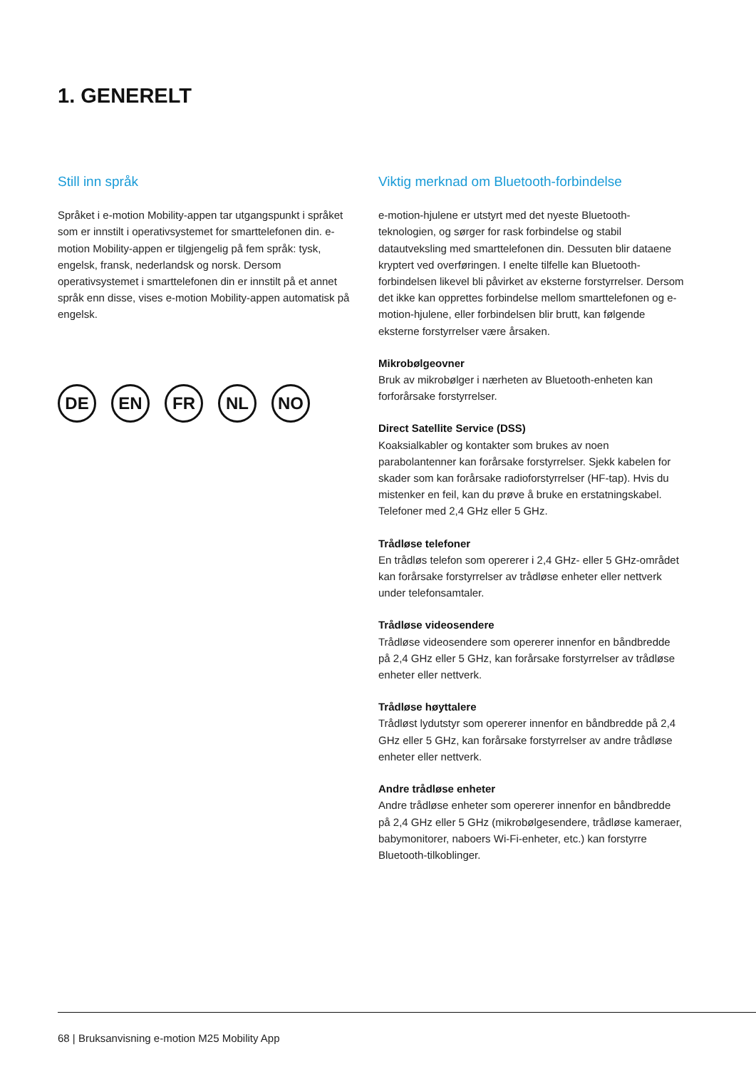1. GENERELT
Still inn språk
Språket i e-motion Mobility-appen tar utgangspunkt i språket som er innstilt i operativsystemet for smarttelefonen din. e-motion Mobility-appen er tilgjengelig på fem språk: tysk, engelsk, fransk, nederlandsk og norsk. Dersom operativsystemet i smarttelefonen din er innstilt på et annet språk enn disse, vises e-motion Mobility-appen automatisk på engelsk.
DE EN FR NL NO
Viktig merknad om Bluetooth-forbindelse
e-motion-hjulene er utstyrt med det nyeste Bluetooth-teknologien, og sørger for rask forbindelse og stabil datautveksling med smarttelefonen din. Dessuten blir dataene kryptert ved overføringen. I enelte tilfelle kan Bluetooth-forbindelsen likevel bli påvirket av eksterne forstyrrelser. Dersom det ikke kan opprettes forbindelse mellom smarttelefonen og e-motion-hjulene, eller forbindelsen blir brutt, kan følgende eksterne forstyrrelser være årsaken.
Mikrobølgeovner
Bruk av mikrobølger i nærheten av Bluetooth-enheten kan forforårsake forstyrrelser.
Direct Satellite Service (DSS)
Koaksialkabler og kontakter som brukes av noen parabolantenner kan forårsake forstyrrelser. Sjekk kabelen for skader som kan forårsake radioforstyrrelser (HF-tap). Hvis du mistenker en feil, kan du prøve å bruke en erstatningskabel. Telefoner med 2,4 GHz eller 5 GHz.
Trådløse telefoner
En trådløs telefon som opererer i 2,4 GHz- eller 5 GHz-området kan forårsake forstyrrelser av trådløse enheter eller nettverk under telefonsamtaler.
Trådløse videosendere
Trådløse videosendere som opererer innenfor en båndbredde på 2,4 GHz eller 5 GHz, kan forårsake forstyrrelser av trådløse enheter eller nettverk.
Trådløse høyttalere
Trådløst lydutstyr som opererer innenfor en båndbredde på 2,4 GHz eller 5 GHz, kan forårsake forstyrrelser av andre trådløse enheter eller nettverk.
Andre trådløse enheter
Andre trådløse enheter som opererer innenfor en båndbredde på 2,4 GHz eller 5 GHz (mikrobølgesendere, trådløse kameraer, babymonitorer, naboers Wi-Fi-enheter, etc.) kan forstyrre Bluetooth-tilkoblinger.
68 | Bruksanvisning e-motion M25 Mobility App